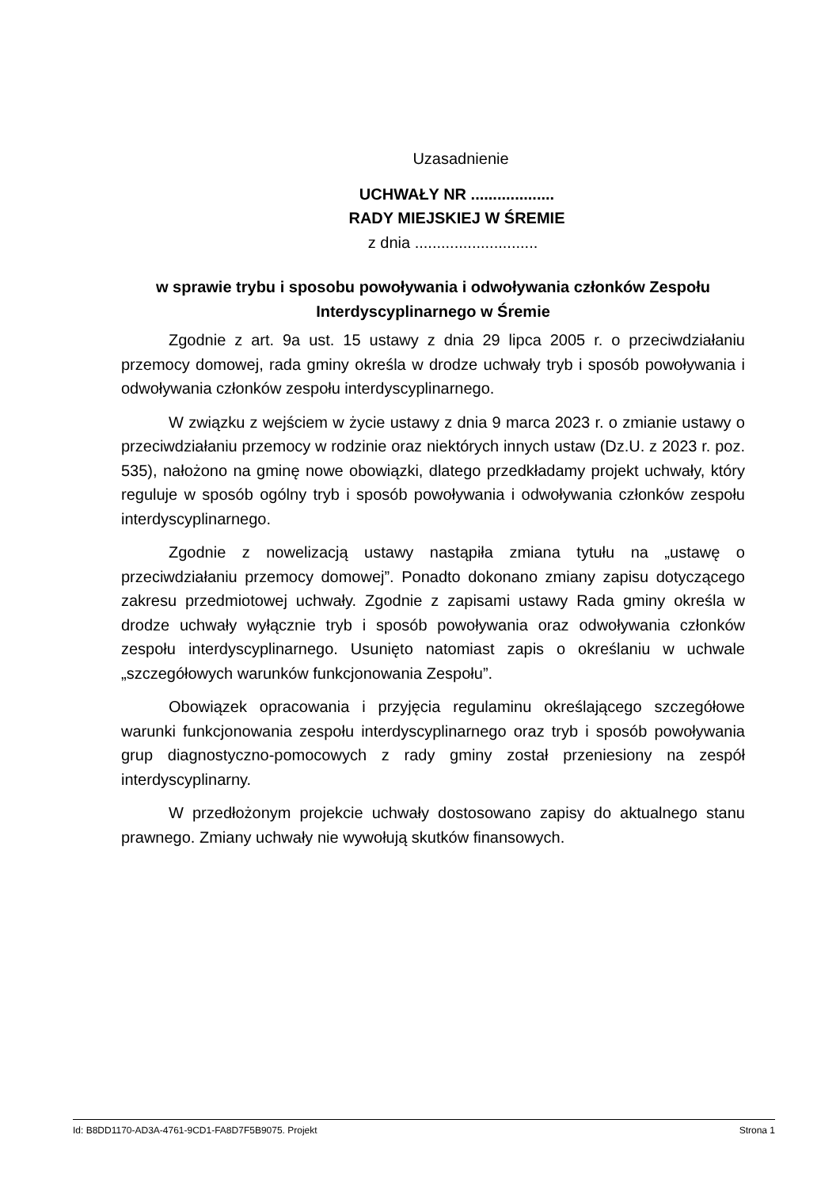Uzasadnienie
UCHWAŁY NR ...................
RADY MIEJSKIEJ W ŚREMIE
z dnia ............................
w sprawie trybu i sposobu powoływania i odwoływania członków Zespołu Interdyscyplinarnego w Śremie
Zgodnie z art. 9a ust. 15 ustawy z dnia 29 lipca 2005 r. o przeciwdziałaniu przemocy domowej, rada gminy określa w drodze uchwały tryb i sposób powoływania i odwoływania członków zespołu interdyscyplinarnego.
W związku z wejściem w życie ustawy z dnia 9 marca 2023 r. o zmianie ustawy o przeciwdziałaniu przemocy w rodzinie oraz niektórych innych ustaw (Dz.U. z 2023 r. poz. 535), nałożono na gminę nowe obowiązki, dlatego przedkładamy projekt uchwały, który reguluje w sposób ogólny tryb i sposób powoływania i odwoływania członków zespołu interdyscyplinarnego.
Zgodnie z nowelizacją ustawy nastąpiła zmiana tytułu na „ustawę o przeciwdziałaniu przemocy domowej”. Ponadto dokonano zmiany zapisu dotyczącego zakresu przedmiotowej uchwały. Zgodnie z zapisami ustawy Rada gminy określa w drodze uchwały wyłącznie tryb i sposób powoływania oraz odwoływania członków zespołu interdyscyplinarnego. Usunięto natomiast zapis o określaniu w uchwale „szczegółowych warunków funkcjonowania Zespołu”.
Obowiązek opracowania i przyjęcia regulaminu określającego szczegółowe warunki funkcjonowania zespołu interdyscyplinarnego oraz tryb i sposób powoływania grup diagnostyczno-pomocowych z rady gminy został przeniesiony na zespół interdyscyplinarny.
W przedłożonym projekcie uchwały dostosowano zapisy do aktualnego stanu prawnego. Zmiany uchwały nie wywołują skutków finansowych.
Id: B8DD1170-AD3A-4761-9CD1-FA8D7F5B9075. Projekt Strona 1